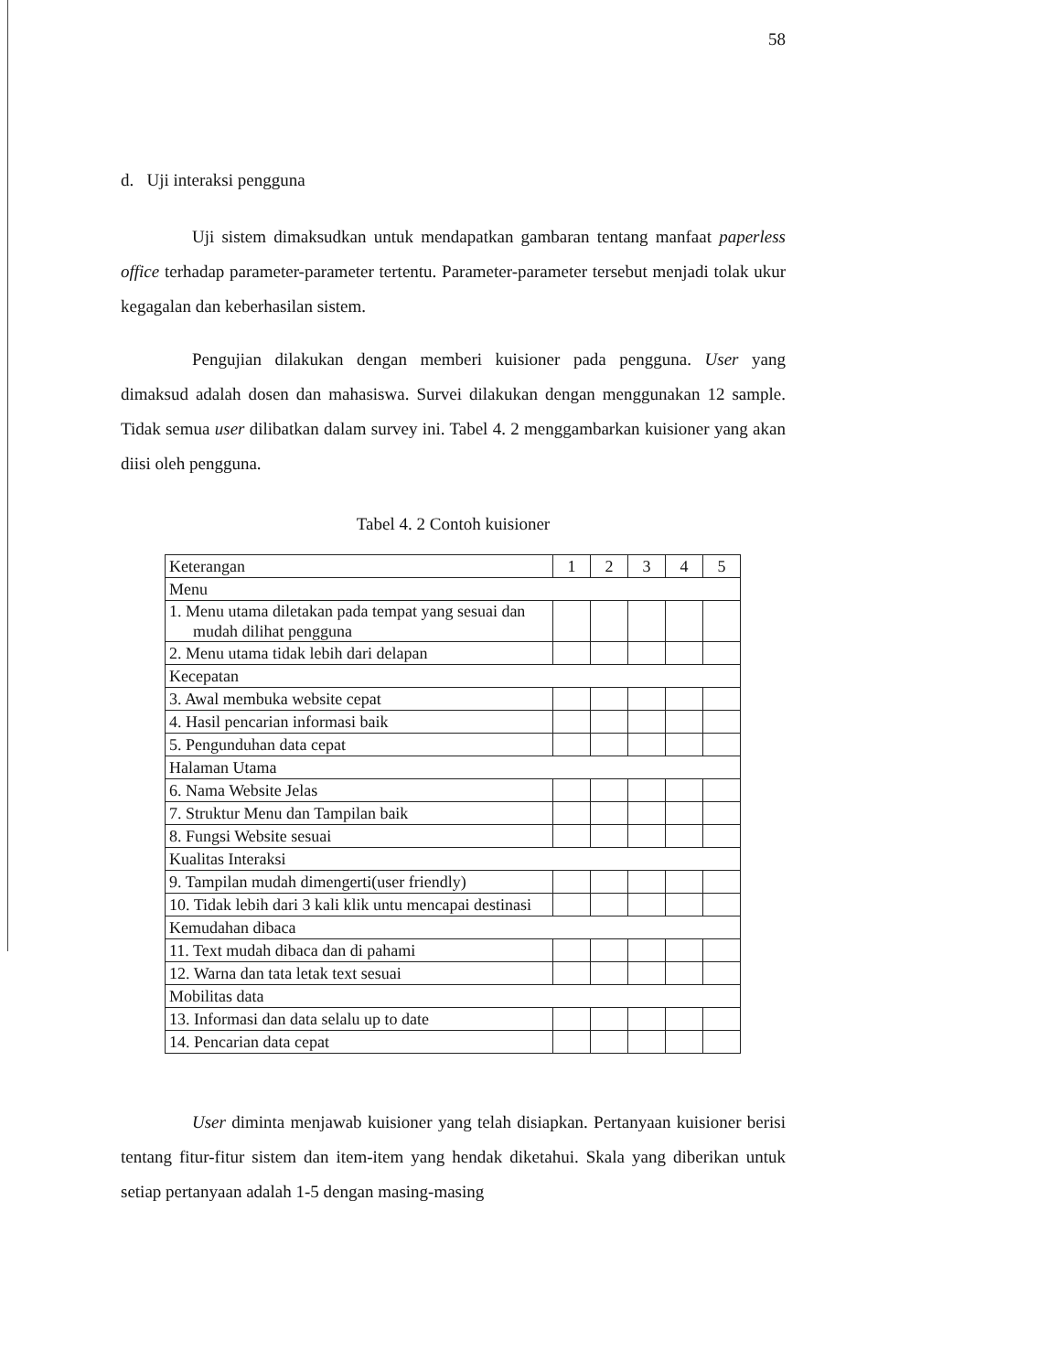58
d. Uji interaksi pengguna
Uji sistem dimaksudkan untuk mendapatkan gambaran tentang manfaat paperless office terhadap parameter-parameter tertentu. Parameter-parameter tersebut menjadi tolak ukur kegagalan dan keberhasilan sistem.
Pengujian dilakukan dengan memberi kuisioner pada pengguna. User yang dimaksud adalah dosen dan mahasiswa. Survei dilakukan dengan menggunakan 12 sample. Tidak semua user dilibatkan dalam survey ini. Tabel 4. 2 menggambarkan kuisioner yang akan diisi oleh pengguna.
Tabel 4. 2 Contoh kuisioner
| Keterangan | 1 | 2 | 3 | 4 | 5 |
| Menu | | | | | |
| 1. Menu utama diletakan pada tempat yang sesuai dan mudah dilihat pengguna | | | | | |
| 2. Menu utama tidak lebih dari delapan | | | | | |
| Kecepatan | | | | | |
| 3. Awal membuka website cepat | | | | | |
| 4. Hasil pencarian informasi baik | | | | | |
| 5. Pengunduhan data cepat | | | | | |
| Halaman Utama | | | | | |
| 6. Nama Website Jelas | | | | | |
| 7. Struktur Menu dan Tampilan baik | | | | | |
| 8. Fungsi Website sesuai | | | | | |
| Kualitas Interaksi | | | | | |
| 9. Tampilan mudah dimengerti(user friendly) | | | | | |
| 10. Tidak lebih dari 3 kali klik untu mencapai destinasi | | | | | |
| Kemudahan dibaca | | | | | |
| 11. Text mudah dibaca dan di pahami | | | | | |
| 12. Warna dan tata letak text sesuai | | | | | |
| Mobilitas data | | | | | |
| 13. Informasi dan data selalu up to date | | | | | |
| 14. Pencarian data cepat | | | | | |
User diminta menjawab kuisioner yang telah disiapkan. Pertanyaan kuisioner berisi tentang fitur-fitur sistem dan item-item yang hendak diketahui. Skala yang diberikan untuk setiap pertanyaan adalah 1-5 dengan masing-masing